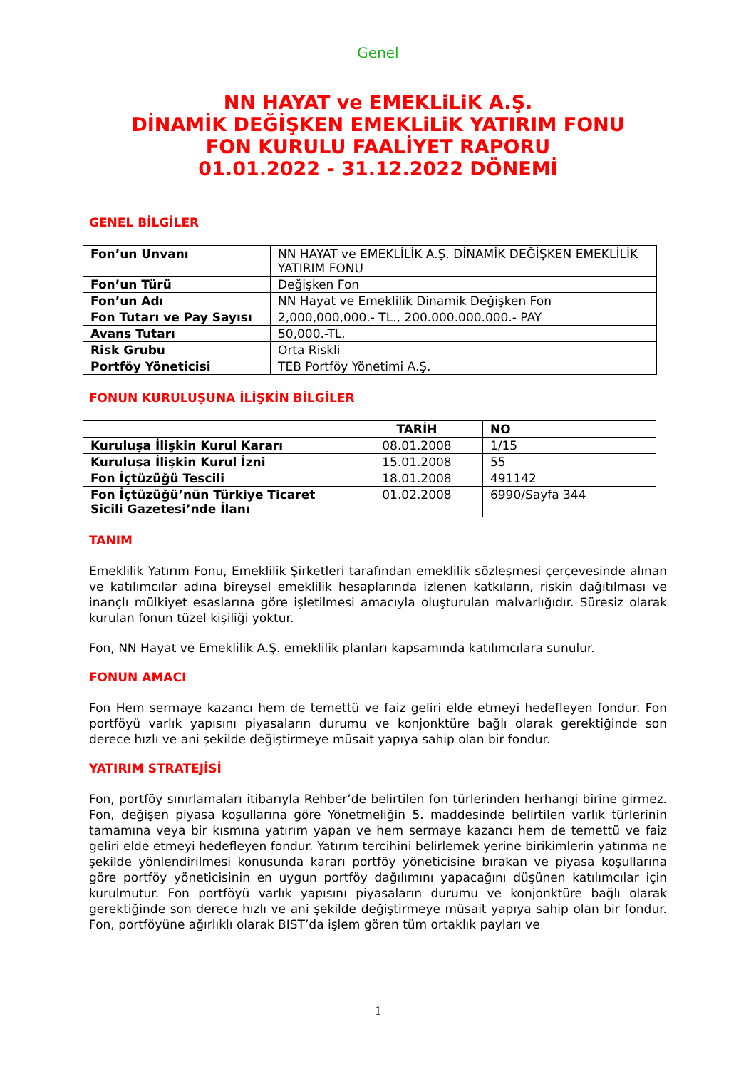Genel
NN HAYAT ve EMEKLiLiK A.Ş.
DİNAMİK DEĞİŞKEN EMEKLiLiK YATIRIM FONU
FON KURULU FAALİYET RAPORU
01.01.2022 - 31.12.2022 DÖNEMİ
GENEL BİLGİLER
| Fon’un Unvanı | NN HAYAT ve EMEKLİLİK A.Ş. DİNAMİK DEĞİŞKEN EMEKLİLİK YATIRIM FONU |
| Fon’un Türü | Değişken Fon |
| Fon’un Adı | NN Hayat ve Emeklilik Dinamik Değişken Fon |
| Fon Tutarı ve Pay Sayısı | 2,000,000,000.- TL., 200.000.000.000.- PAY |
| Avans Tutarı | 50,000.-TL. |
| Risk Grubu | Orta Riskli |
| Portföy Yöneticisi | TEB Portföy Yönetimi A.Ş. |
FONUN KURULUŞUNA İLİŞKİN BİLGİLER
| | TARİH | NO |
| --- | --- | --- |
| Kuruluşa İlişkin Kurul Kararı | 08.01.2008 | 1/15 |
| Kuruluşa İlişkin Kurul İzni | 15.01.2008 | 55 |
| Fon İçtüzüğü Tescili | 18.01.2008 | 491142 |
| Fon İçtüzüğü’nün Türkiye Ticaret Sicili Gazetesi’nde İlanı | 01.02.2008 | 6990/Sayfa 344 |
TANIM
Emeklilik Yatırım Fonu, Emeklilik Şirketleri tarafından emeklilik sözleşmesi çerçevesinde alınan ve katılımcılar adına bireysel emeklilik hesaplarında izlenen katkıların, riskin dağıtılması ve inançlı mülkiyet esaslarına göre işletilmesi amacıyla oluşturulan malvarlığıdır. Süresiz olarak kurulan fonun tüzel kişiliği yoktur.
Fon, NN Hayat ve Emeklilik A.Ş. emeklilik planları kapsamında katılımcılara sunulur.
FONUN AMACI
Fon Hem sermaye kazancı hem de temettü ve faiz geliri elde etmeyi hedefleyen fondur. Fon portföyü varlık yapısını piyasaların durumu ve konjonktüre bağlı olarak gerektiğinde son derece hızlı ve ani şekilde değiştirmeye müsait yapıya sahip olan bir fondur.
YATIRIM STRATEJİSİ
Fon, portföy sınırlamaları itibarıyla Rehber’de belirtilen fon türlerinden herhangi birine girmez. Fon, değişen piyasa koşullarına göre Yönetmeliğin 5. maddesinde belirtilen varlık türlerinin tamamına veya bir kısmına yatırım yapan ve hem sermaye kazancı hem de temettü ve faiz geliri elde etmeyi hedefleyen fondur. Yatırım tercihini belirlemek yerine birikimlerin yatırıma ne şekilde yönlendirilmesi konusunda kararı portföy yöneticisine bırakan ve piyasa koşullarına göre portföy yöneticisinin en uygun portföy dağılımını yapacağını düşünen katılımcılar için kurulmutur. Fon portföyü varlık yapısını piyasaların durumu ve konjonktüre bağlı olarak gerektiğinde son derece hızlı ve ani şekilde değiştirmeye müsait yapıya sahip olan bir fondur. Fon, portföyüne ağırlıklı olarak BIST’da işlem gören tüm ortaklık payları ve
1